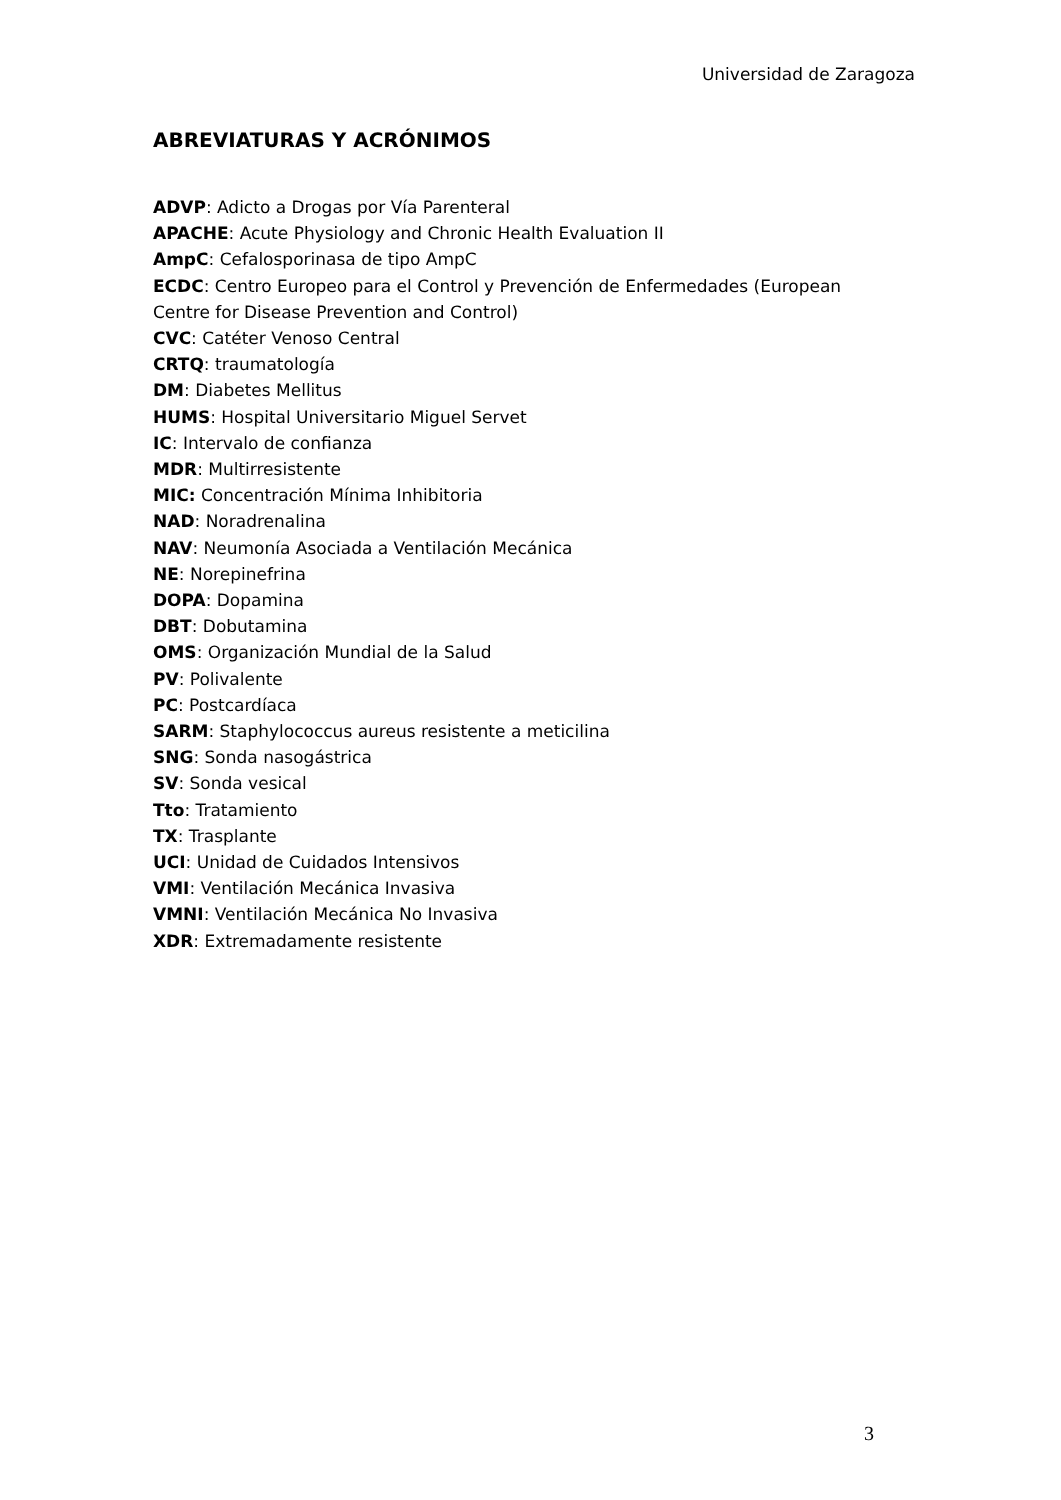Universidad de Zaragoza
ABREVIATURAS Y ACRÓNIMOS
ADVP: Adicto a Drogas por Vía Parenteral
APACHE: Acute Physiology and Chronic Health Evaluation II
AmpC: Cefalosporinasa de tipo AmpC
ECDC: Centro Europeo para el Control y Prevención de Enfermedades (European Centre for Disease Prevention and Control)
CVC: Catéter Venoso Central
CRTQ: traumatología
DM: Diabetes Mellitus
HUMS: Hospital Universitario Miguel Servet
IC: Intervalo de confianza
MDR: Multirresistente
MIC: Concentración Mínima Inhibitoria
NAD: Noradrenalina
NAV: Neumonía Asociada a Ventilación Mecánica
NE: Norepinefrina
DOPA: Dopamina
DBT: Dobutamina
OMS: Organización Mundial de la Salud
PV: Polivalente
PC: Postcardíaca
SARM: Staphylococcus aureus resistente a meticilina
SNG: Sonda nasogástrica
SV: Sonda vesical
Tto: Tratamiento
TX: Trasplante
UCI: Unidad de Cuidados Intensivos
VMI: Ventilación Mecánica Invasiva
VMNI: Ventilación Mecánica No Invasiva
XDR: Extremadamente resistente
3